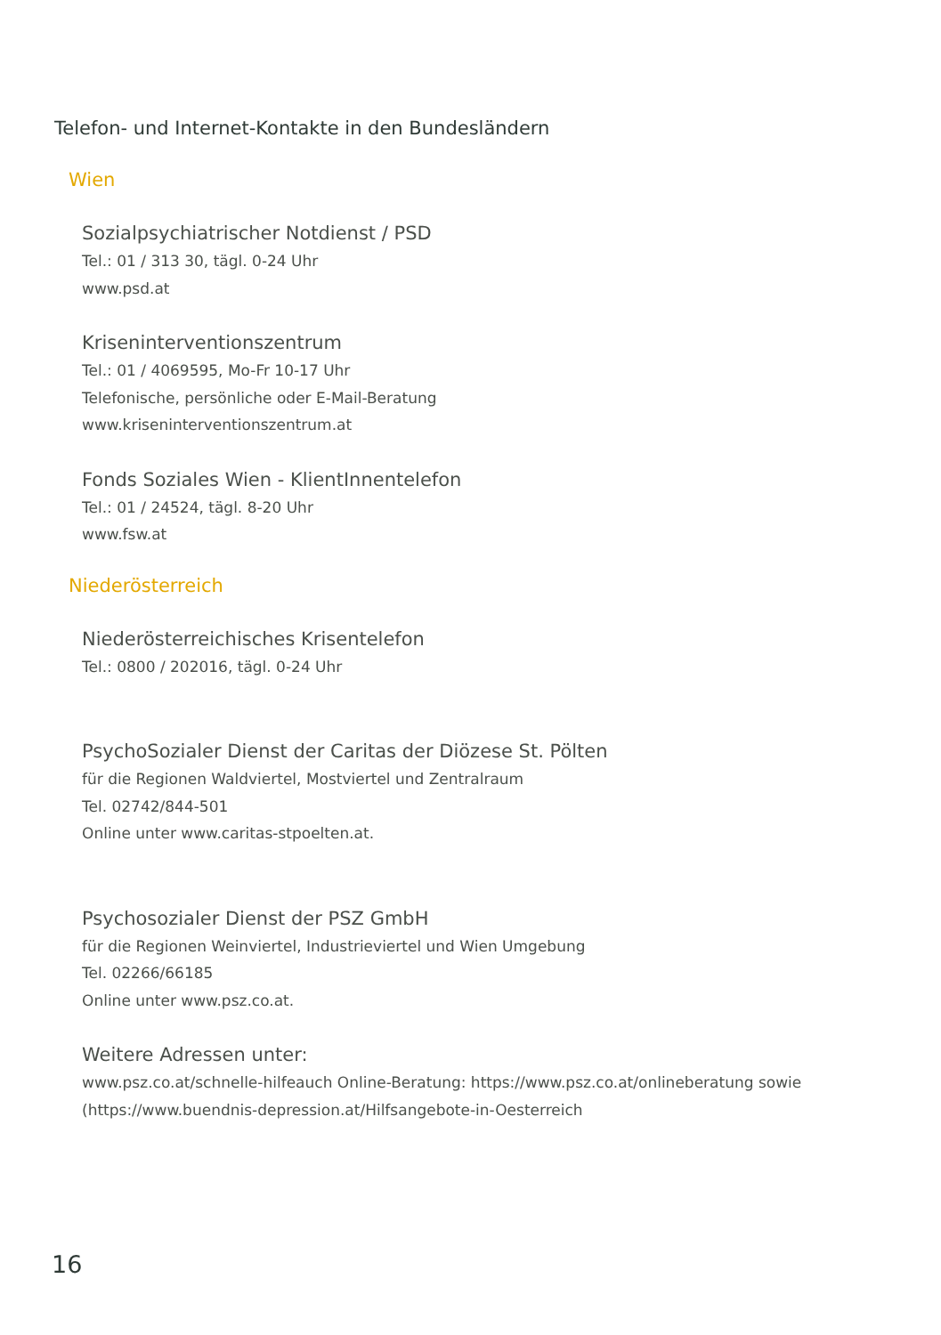Telefon- und Internet-Kontakte in den Bundesländern
Wien
Sozialpsychiatrischer Notdienst / PSD
Tel.: 01 / 313 30, tägl. 0-24 Uhr
www.psd.at
Kriseninterventionszentrum
Tel.: 01 / 4069595, Mo-Fr 10-17 Uhr
Telefonische, persönliche oder E-Mail-Beratung
www.kriseninterventionszentrum.at
Fonds Soziales Wien - KlientInnentelefon
Tel.: 01 / 24524, tägl. 8-20 Uhr
www.fsw.at
Niederösterreich
Niederösterreichisches Krisentelefon
Tel.: 0800 / 202016, tägl. 0-24 Uhr
PsychoSozialer Dienst der Caritas der Diözese St. Pölten
für die Regionen Waldviertel, Mostviertel und Zentralraum
Tel. 02742/844-501
Online unter www.caritas-stpoelten.at.
Psychosozialer Dienst der PSZ GmbH
für die Regionen Weinviertel, Industrieviertel und Wien Umgebung
Tel. 02266/66185
Online unter www.psz.co.at.
Weitere Adressen unter:
www.psz.co.at/schnelle-hilfeauch Online-Beratung: https://www.psz.co.at/onlineberatung sowie
(https://www.buendnis-depression.at/Hilfsangebote-in-Oesterreich
16